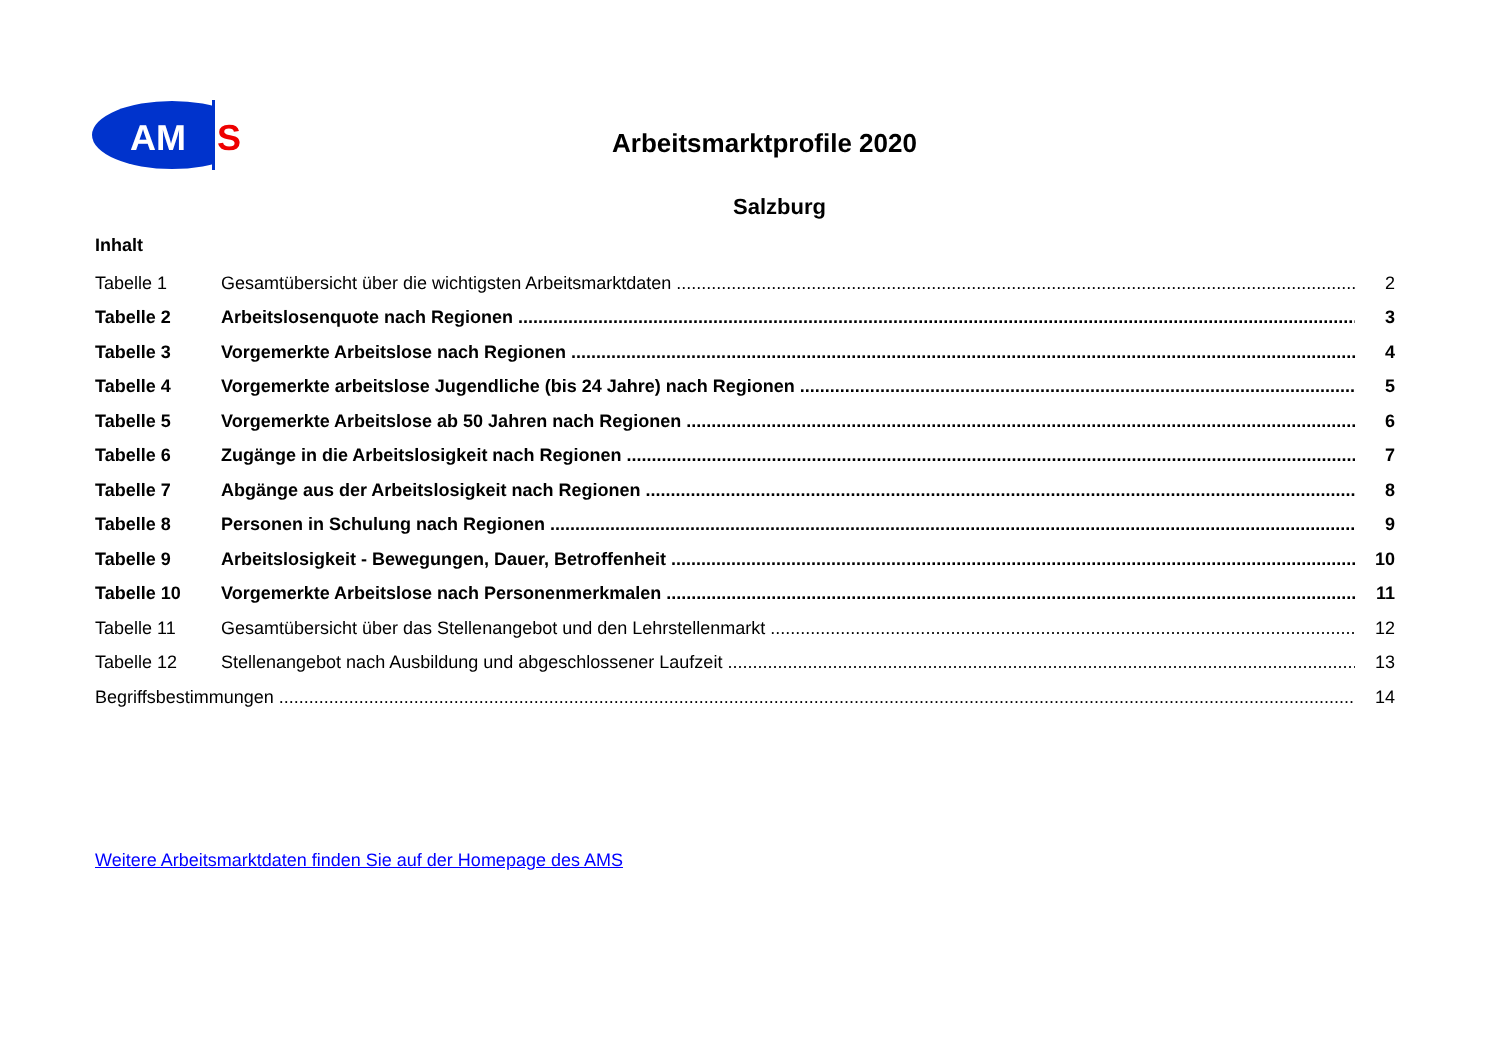AM
S
Arbeitsmarktprofile 2020
Salzburg
Inhalt
Tabelle 1 Gesamtübersicht über die wichtigsten Arbeitsmarktdaten 2
Tabelle 2 Arbeitslosenquote nach Regionen 3
Tabelle 3 Vorgemerkte Arbeitslose nach Regionen 4
Tabelle 4 Vorgemerkte arbeitslose Jugendliche (bis 24 Jahre) nach Regionen 5
Tabelle 5 Vorgemerkte Arbeitslose ab 50 Jahren nach Regionen 6
Tabelle 6 Zugänge in die Arbeitslosigkeit nach Regionen 7
Tabelle 7 Abgänge aus der Arbeitslosigkeit nach Regionen 8
Tabelle 8 Personen in Schulung nach Regionen 9
Tabelle 9 Arbeitslosigkeit - Bewegungen, Dauer, Betroffenheit 10
Tabelle 10 Vorgemerkte Arbeitslose nach Personenmerkmalen 11
Tabelle 11 Gesamtübersicht über das Stellenangebot und den Lehrstellenmarkt 12
Tabelle 12 Stellenangebot nach Ausbildung und abgeschlossener Laufzeit 13
Begriffsbestimmungen 14
Weitere Arbeitsmarktdaten finden Sie auf der Homepage des AMS